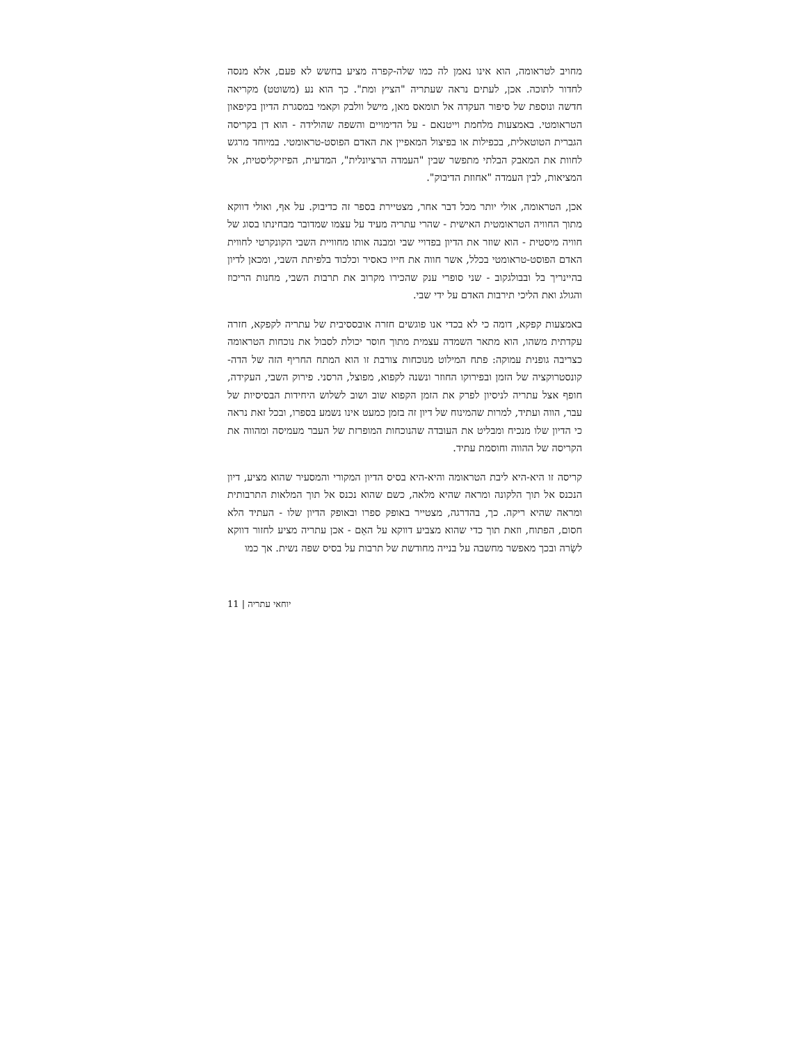מחויב לטראומה, הוא אינו נאמן לה כמו שלה-קפרה מציע בחשש לא פעם, אלא מנסה לחדור לתוכה. אכן, לעתים נראה שעתריה "הציץ ומת". כך הוא נע (משוטט) מקריאה חדשה ונוספת של סיפור העקדה אל תומאס מאן, מישל וולבק וקאמי במסגרת הדיון בקיפאון הטראומטי. באמצעות מלחמת וייטנאם - על הדימויים והשפה שהולידה - הוא דן בקריסה הגברית הטוטאלית, בכפילות או בפיצול המאפיין את האדם הפוסט-טראומטי. במיוחד מרגש לחוות את המאבק הבלתי מתפשר שבין "העמדה הרציונלית", המדעית, הפיזיקליסטית, אל המציאות, לבין העמדה "אחוזת הדיבוק".
אכן, הטראומה, אולי יותר מכל דבר אחר, מצטיירת בספר זה כדיבוק. על אף, ואולי דווקא מתוך החוויה הטראומטית האישית - שהרי עתריה מעיד על עצמו שמדובר מבחינתו בסוג של חוויה מיסטית - הוא שוזר את הדיון בפדויי שבי ומבנה אותו מחוויית השבי הקונקרטי לחווית האדם הפוסט-טראומטי בכלל, אשר חווה את חייו כאסיר וכלכוד בלפיתת השבי, ומכאן לדיון בהיינריך בל ובבולגקוב - שני סופרי ענק שהכירו מקרוב את תרבות השבי, מחנות הריכוז והגולג ואת הליכי תירבות האדם על ידי שבי.
באמצעות קפקא, דומה כי לא בכדי אנו פוגשים חזרה אובססיבית של עתריה לקפקא, חזרה עקדתית משהו, הוא מתאר השמדה עצמית מתוך חוסר יכולת לסבול את נוכחות הטראומה כצריבה גופנית עמוקה: פתח המילוט מנוכחות צורבת זו הוא המתח החריף הזה של הדה-קונסטרוקציה של הזמן ובפירוקו החוזר ונשנה לקפוא, מפוצל, הרסני. פירוק השבי, העקידה, חופף אצל עתריה לניסיון לפרק את הזמן הקפוא שוב ושוב לשלוש היחידות הבסיסיות של עבר, הווה ועתיד, למרות שהמינוח של דיון זה בזמן כמעט אינו נשמע בספרו, ובכל זאת נראה כי הדיון שלו מנכיח ומבליט את העובדה שהנוכחות המופרזת של העבר מעמיסה ומהווה את הקריסה של ההווה וחוסמת עתיד.
קריסה זו היא-היא ליבת הטראומה והיא-היא בסיס הדיון המקורי והמסעיר שהוא מציע, דיון הנכנס אל תוך הלקונה ומראה שהיא מלאה, כשם שהוא נכנס אל תוך המלאות התרבותית ומראה שהיא ריקה. כך, בהדרגה, מצטייר באופק ספרו ובאופק הדיון שלו - העתיד הלא חסום, הפתוח, וזאת תוך כדי שהוא מצביע דווקא על האֵם - אכן עתריה מציע לחזור דווקא לשָׂרה ובכך מאפשר מחשבה על בנייה מחודשת של תרבות על בסיס שפה נשית. אך כמו
יוחאי עתריה | 11